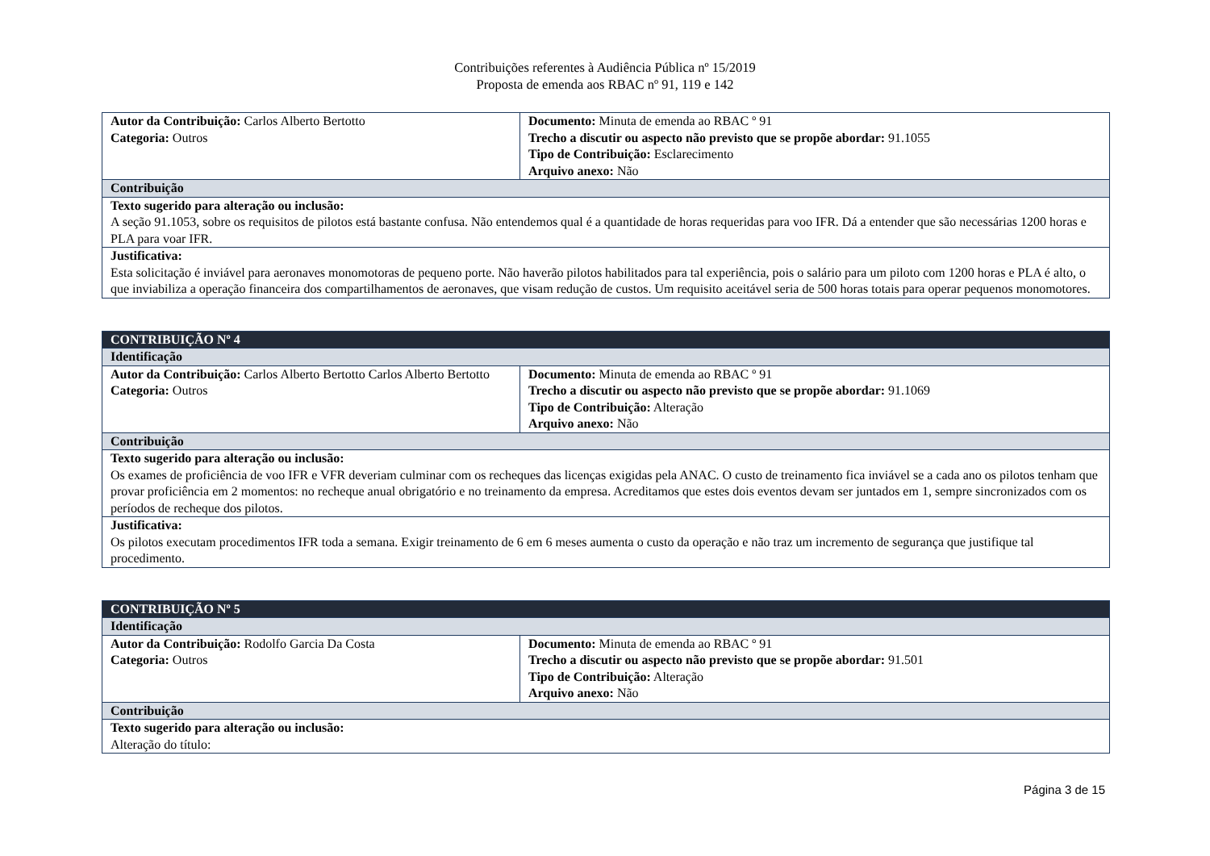Contribuições referentes à Audiência Pública nº 15/2019
Proposta de emenda aos RBAC nº 91, 119 e 142
| Autor da Contribuição: Carlos Alberto Bertotto Categoria: Outros | Documento: Minuta de emenda ao RBAC º 91 Trecho a discutir ou aspecto não previsto que se propõe abordar: 91.1055 Tipo de Contribuição: Esclarecimento Arquivo anexo: Não |
| Contribuição | |
| Texto sugerido para alteração ou inclusão: A seção 91.1053, sobre os requisitos de pilotos está bastante confusa. Não entendemos qual é a quantidade de horas requeridas para voo IFR. Dá a entender que são necessárias 1200 horas e PLA para voar IFR. | |
| Justificativa: Esta solicitação é inviável para aeronaves monomotoras de pequeno porte. Não haverão pilotos habilitados para tal experiência, pois o salário para um piloto com 1200 horas e PLA é alto, o que inviabiliza a operação financeira dos compartilhamentos de aeronaves, que visam redução de custos. Um requisito aceitável seria de 500 horas totais para operar pequenos monomotores. | |
| CONTRIBUIÇÃO Nº 4 | |
| Identificação | |
| Autor da Contribuição: Carlos Alberto Bertotto Carlos Alberto Bertotto Categoria: Outros | Documento: Minuta de emenda ao RBAC º 91 Trecho a discutir ou aspecto não previsto que se propõe abordar: 91.1069 Tipo de Contribuição: Alteração Arquivo anexo: Não |
| Contribuição | |
| Texto sugerido para alteração ou inclusão: Os exames de proficiência de voo IFR e VFR deveriam culminar com os recheques das licenças exigidas pela ANAC. O custo de treinamento fica inviável se a cada ano os pilotos tenham que provar proficiência em 2 momentos: no recheque anual obrigatório e no treinamento da empresa. Acreditamos que estes dois eventos devam ser juntados em 1, sempre sincronizados com os períodos de recheque dos pilotos. | |
| Justificativa: Os pilotos executam procedimentos IFR toda a semana. Exigir treinamento de 6 em 6 meses aumenta o custo da operação e não traz um incremento de segurança que justifique tal procedimento. | |
| CONTRIBUIÇÃO Nº 5 | |
| Identificação | |
| Autor da Contribuição: Rodolfo Garcia Da Costa Categoria: Outros | Documento: Minuta de emenda ao RBAC º 91 Trecho a discutir ou aspecto não previsto que se propõe abordar: 91.501 Tipo de Contribuição: Alteração Arquivo anexo: Não |
| Contribuição | |
| Texto sugerido para alteração ou inclusão: Alteração do título: | |
Página 3 de 15